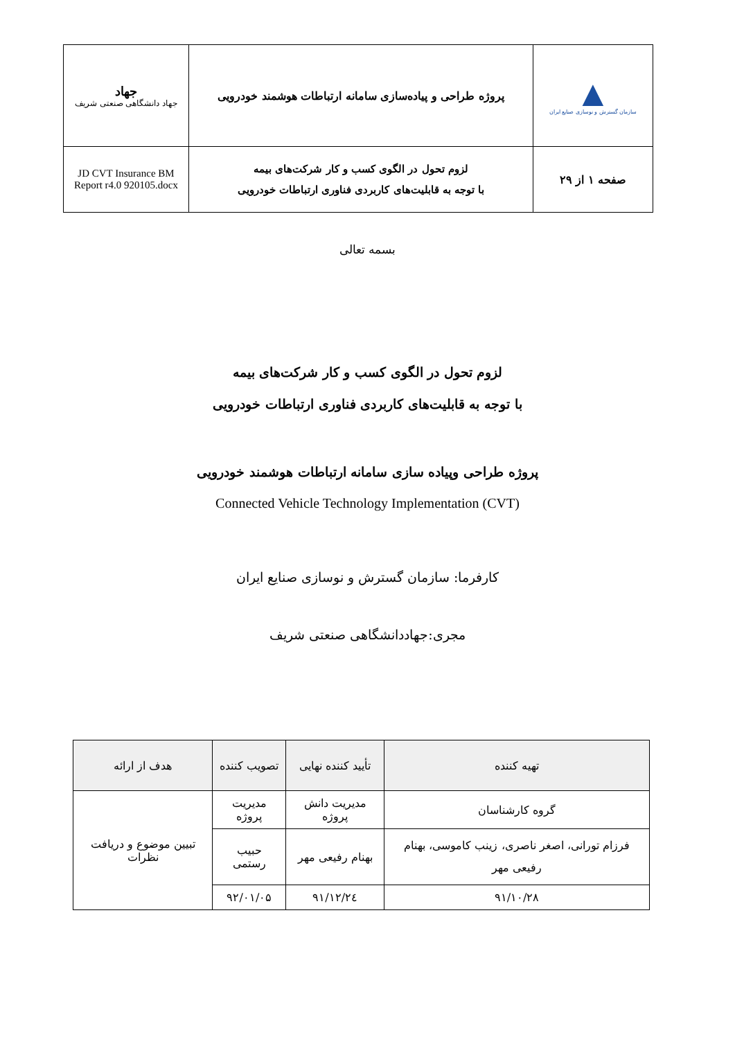| ▲ سازمان گسترش و نوسازی صنایع ایران | پروژه طراحی و پیاده‌سازی سامانه ارتباطات هوشمند خودرویی | جهاد جهاد دانشگاهی صنعتی شریف |
| صفحه ۱ از ۲۹ | لزوم تحول در الگوی کسب و کار شرکت‌های بیمه با توجه به قابلیت‌های کاربردی فناوری ارتباطات خودرویی | JD CVT Insurance BM Report r4.0 920105.docx |
بسمه تعالی
لزوم تحول در الگوی کسب و کار شرکت‌های بیمه
با توجه به قابلیت‌های کاربردی فناوری ارتباطات خودرویی
پروژه طراحی وپیاده سازی سامانه ارتباطات هوشمند خودرویی
Connected Vehicle Technology Implementation (CVT)
کارفرما: سازمان گسترش و نوسازی صنایع ایران
مجری:جهاددانشگاهی صنعتی شریف
| تهیه کننده | تأیید کننده نهایی | تصویب کننده | هدف از ارائه |
| --- | --- | --- | --- |
| گروه کارشناسان | مدیریت دانش پروژه | مدیریت پروژه | تبیین موضوع و دریافت نظرات |
| فرزام تورانی، اصغر ناصری، زینب کاموسی، بهنام رفیعی مهر | بهنام رفیعی مهر | حبیب رستمی | |
| ۹۱/۱۰/۲۸ | ۹۱/۱۲/۲٤ | ۹۲/۰۱/۰۵ | |